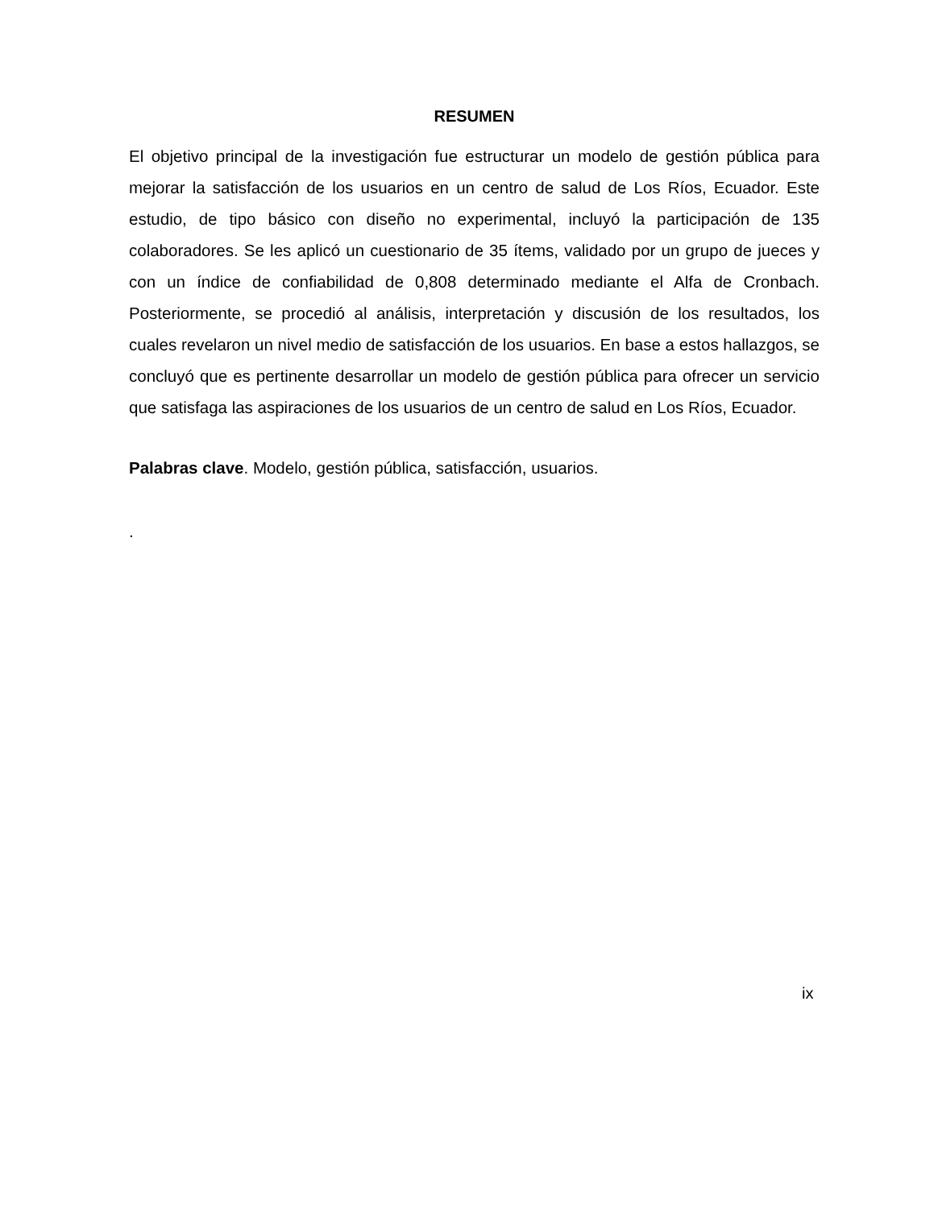RESUMEN
El objetivo principal de la investigación fue estructurar un modelo de gestión pública para mejorar la satisfacción de los usuarios en un centro de salud de Los Ríos, Ecuador. Este estudio, de tipo básico con diseño no experimental, incluyó la participación de 135 colaboradores. Se les aplicó un cuestionario de 35 ítems, validado por un grupo de jueces y con un índice de confiabilidad de 0,808 determinado mediante el Alfa de Cronbach. Posteriormente, se procedió al análisis, interpretación y discusión de los resultados, los cuales revelaron un nivel medio de satisfacción de los usuarios. En base a estos hallazgos, se concluyó que es pertinente desarrollar un modelo de gestión pública para ofrecer un servicio que satisfaga las aspiraciones de los usuarios de un centro de salud en Los Ríos, Ecuador.
Palabras clave. Modelo, gestión pública, satisfacción, usuarios.
.
ix